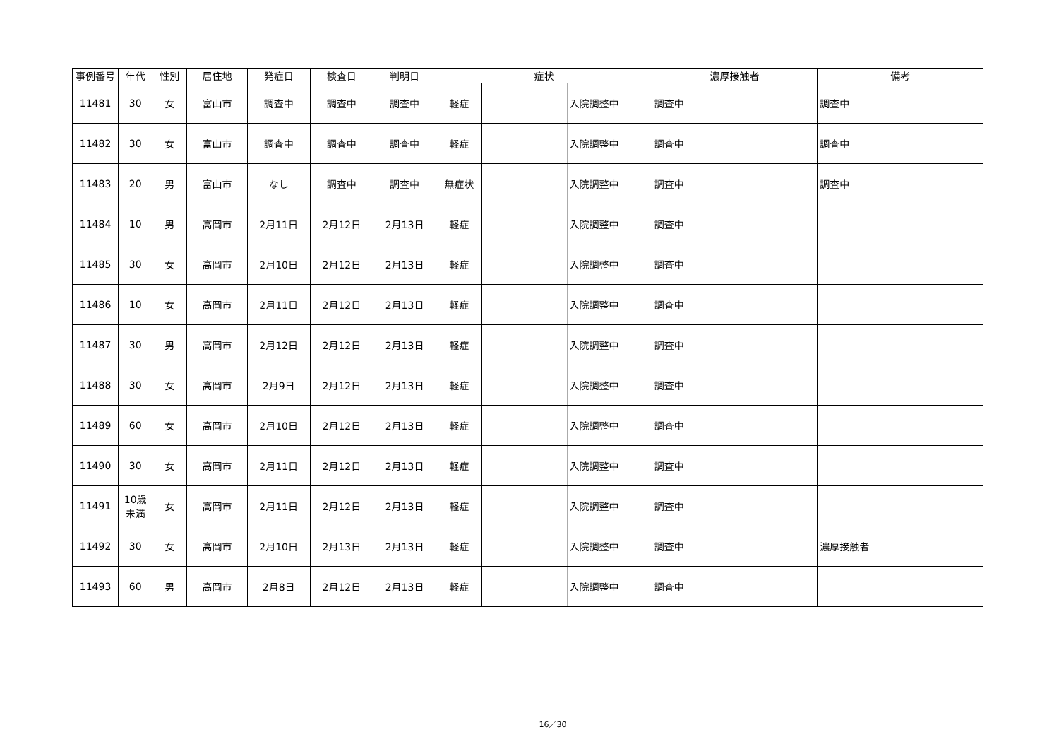| 事例番号 | 年代 | 性別 | 居住地 | 発症日 | 検査日 | 判明日 | 症状 | | | 濃厚接触者 | 備考 |
| --- | --- | --- | --- | --- | --- | --- | --- | --- | --- | --- | --- |
| 11481 | 30 | 女 | 富山市 | 調査中 | 調査中 | 調査中 | 軽症 | | 入院調整中 | 調査中 | 調査中 |
| 11482 | 30 | 女 | 富山市 | 調査中 | 調査中 | 調査中 | 軽症 | | 入院調整中 | 調査中 | 調査中 |
| 11483 | 20 | 男 | 富山市 | なし | 調査中 | 調査中 | 無症状 | | 入院調整中 | 調査中 | 調査中 |
| 11484 | 10 | 男 | 高岡市 | 2月11日 | 2月12日 | 2月13日 | 軽症 | | 入院調整中 | 調査中 | |
| 11485 | 30 | 女 | 高岡市 | 2月10日 | 2月12日 | 2月13日 | 軽症 | | 入院調整中 | 調査中 | |
| 11486 | 10 | 女 | 高岡市 | 2月11日 | 2月12日 | 2月13日 | 軽症 | | 入院調整中 | 調査中 | |
| 11487 | 30 | 男 | 高岡市 | 2月12日 | 2月12日 | 2月13日 | 軽症 | | 入院調整中 | 調査中 | |
| 11488 | 30 | 女 | 高岡市 | 2月9日 | 2月12日 | 2月13日 | 軽症 | | 入院調整中 | 調査中 | |
| 11489 | 60 | 女 | 高岡市 | 2月10日 | 2月12日 | 2月13日 | 軽症 | | 入院調整中 | 調査中 | |
| 11490 | 30 | 女 | 高岡市 | 2月11日 | 2月12日 | 2月13日 | 軽症 | | 入院調整中 | 調査中 | |
| 11491 | 10歳 未満 | 女 | 高岡市 | 2月11日 | 2月12日 | 2月13日 | 軽症 | | 入院調整中 | 調査中 | |
| 11492 | 30 | 女 | 高岡市 | 2月10日 | 2月13日 | 2月13日 | 軽症 | | 入院調整中 | 調査中 | 濃厚接触者 |
| 11493 | 60 | 男 | 高岡市 | 2月8日 | 2月12日 | 2月13日 | 軽症 | | 入院調整中 | 調査中 | |
16／30